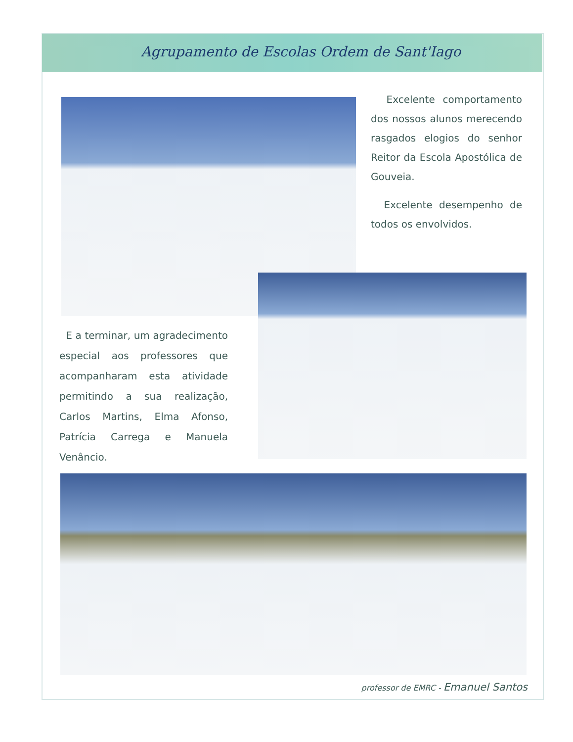Agrupamento de Escolas Ordem de Sant'Iago
Excelente comportamento dos nossos alunos merecendo rasgados elogios do senhor Reitor da Escola Apostólica de Gouveia.
Excelente desempenho de todos os envolvidos.
E a terminar, um agradecimento especial aos professores que acompanharam esta atividade permitindo a sua realização, Carlos Martins, Elma Afonso, Patrícia Carrega e Manuela Venâncio.
professor de EMRC - Emanuel Santos